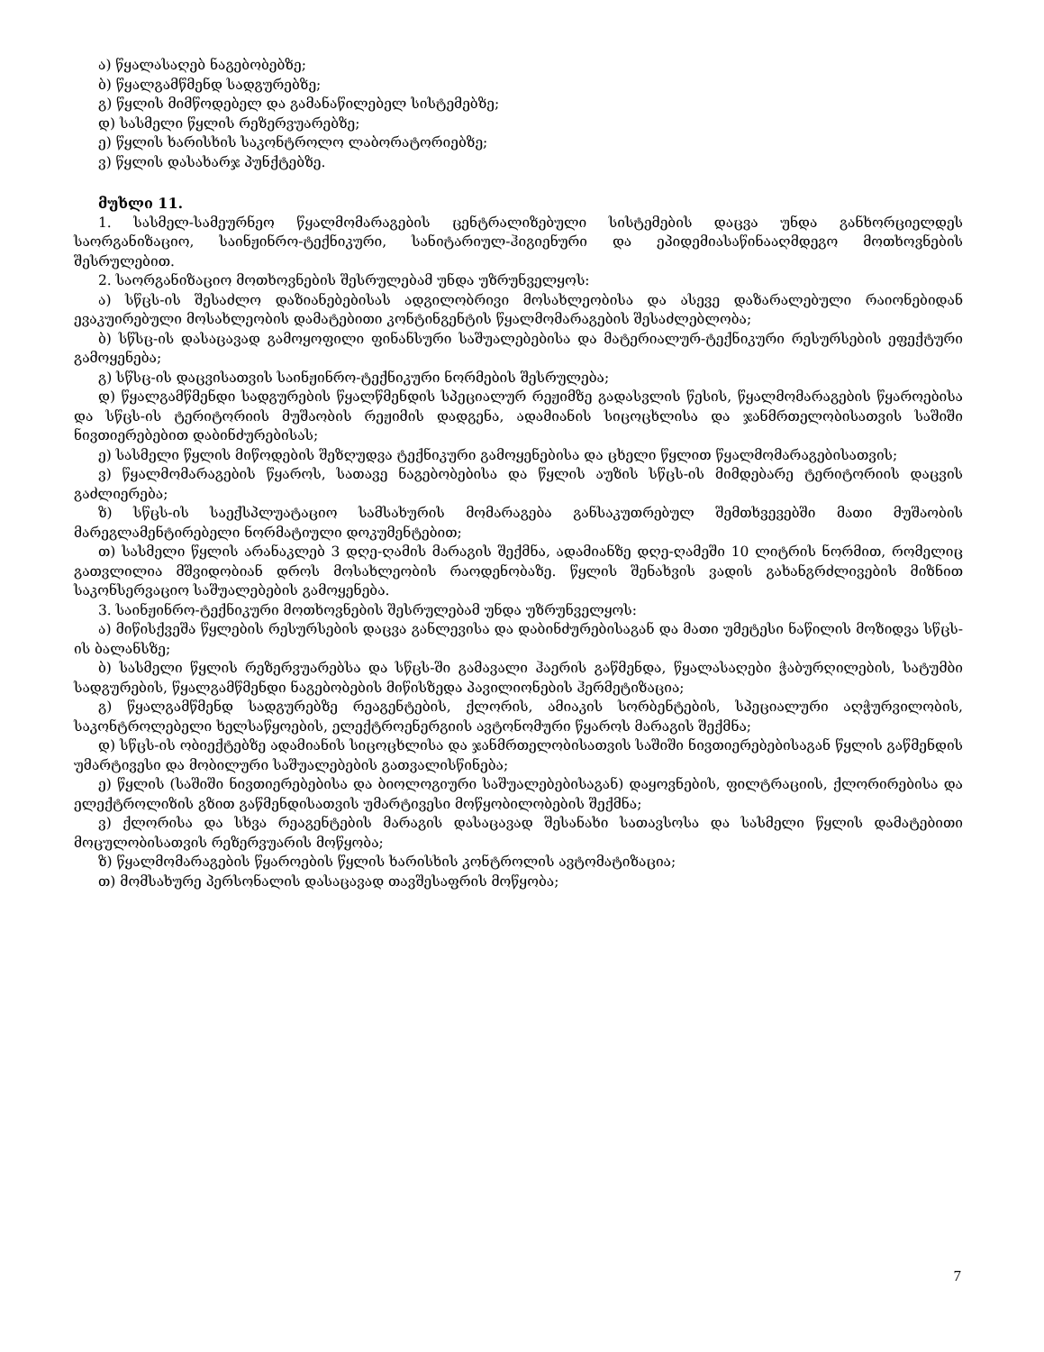ა) წყალასაღებ ნაგებობებზე;
ბ) წყალგამწმენდ სადგურებზე;
გ) წყლის მიმწოდებელ და გამანაწილებელ სისტემებზე;
დ) სასმელი წყლის რეზერვუარებზე;
ე) წყლის ხარისხის საკონტროლო ლაბორატორიებზე;
ვ) წყლის დასახარჯ პუნქტებზე.
მუხლი 11.
1. სასმელ-სამეურნეო წყალმომარაგების ცენტრალიზებული სისტემების დაცვა უნდა განხორციელდეს საორგანიზაციო, საინჟინრო-ტექნიკური, სანიტარიულ-ჰიგიენური და ეპიდემიასაწინააღმდეგო მოთხოვნების შესრულებით.
2. საორგანიზაციო მოთხოვნების შესრულებამ უნდა უზრუნველყოს:
ა) სწცს-ის შესაძლო დაზიანებებისას ადგილობრივი მოსახლეობისა და ასევე დაზარალებული რაიონებიდან ევაკუირებული მოსახლეობის დამატებითი კონტინგენტის წყალმომარაგების შესაძლებლობა;
ბ) სწსც-ის დასაცავად გამოყოფილი ფინანსური საშუალებებისა და მატერიალურ-ტექნიკური რესურსების ეფექტური გამოყენება;
გ) სწსც-ის დაცვისათვის საინჟინრო-ტექნიკური ნორმების შესრულება;
დ) წყალგამწმენდი სადგურების წყალწმენდის სპეციალურ რეჟიმზე გადასვლის წესის, წყალმომარაგების წყაროებისა და სწცს-ის ტერიტორიის მუშაობის რეჟიმის დადგენა, ადამიანის სიცოცხლისა და ჯანმრთელობისათვის საშიში ნივთიერებებით დაბინძურებისას;
ე) სასმელი წყლის მიწოდების შეზღუდვა ტექნიკური გამოყენებისა და ცხელი წყლით წყალმომარაგებისათვის;
ვ) წყალმომარაგების წყაროს, სათავე ნაგებობებისა და წყლის აუზის სწცს-ის მიმდებარე ტერიტორიის დაცვის გაძლიერება;
ზ) სწცს-ის საექსპლუატაციო სამსახურის მომარაგება განსაკუთრებულ შემთხვევებში მათი მუშაობის მარეგლამენტირებელი ნორმატიული დოკუმენტებით;
თ) სასმელი წყლის არანაკლებ 3 დღე-ღამის მარაგის შექმნა, ადამიანზე დღე-ღამეში 10 ლიტრის ნორმით, რომელიც გათვლილია მშვიდობიან დროს მოსახლეობის რაოდენობაზე. წყლის შენახვის ვადის გახანგრძლივების მიზნით საკონსერვაციო საშუალებების გამოყენება.
3. საინჟინრო-ტექნიკური მოთხოვნების შესრულებამ უნდა უზრუნველყოს:
ა) მიწისქვეშა წყლების რესურსების დაცვა განლევისა და დაბინძურებისაგან და მათი უმეტესი ნაწილის მოზიდვა სწცს-ის ბალანსზე;
ბ) სასმელი წყლის რეზერვუარებსა და სწცს-ში გამავალი ჰაერის გაწმენდა, წყალასაღები ჭაბურღილების, სატუმბი სადგურების, წყალგამწმენდი ნაგებობების მიწისზედა პავილიონების ჰერმეტიზაცია;
გ) წყალგამწმენდ სადგურებზე რეაგენტების, ქლორის, ამიაკის სორბენტების, სპეციალური აღჭურვილობის, საკონტროლებელი ხელსაწყოების, ელექტროენერგიის ავტონომური წყაროს მარაგის შექმნა;
დ) სწცს-ის ობიექტებზე ადამიანის სიცოცხლისა და ჯანმრთელობისათვის საშიში ნივთიერებებისაგან წყლის გაწმენდის უმარტივესი და მობილური საშუალებების გათვალისწინება;
ე) წყლის (საშიში ნივთიერებებისა და ბიოლოგიური საშუალებებისაგან) დაყოვნების, ფილტრაციის, ქლორირებისა და ელექტროლიზის გზით გაწმენდისათვის უმარტივესი მოწყობილობების შექმნა;
ვ) ქლორისა და სხვა რეაგენტების მარაგის დასაცავად შესანახი სათავსოსა და სასმელი წყლის დამატებითი მოცულობისათვის რეზერვუარის მოწყობა;
ზ) წყალმომარაგების წყაროების წყლის ხარისხის კონტროლის ავტომატიზაცია;
თ) მომსახურე პერსონალის დასაცავად თავშესაფრის მოწყობა;
7